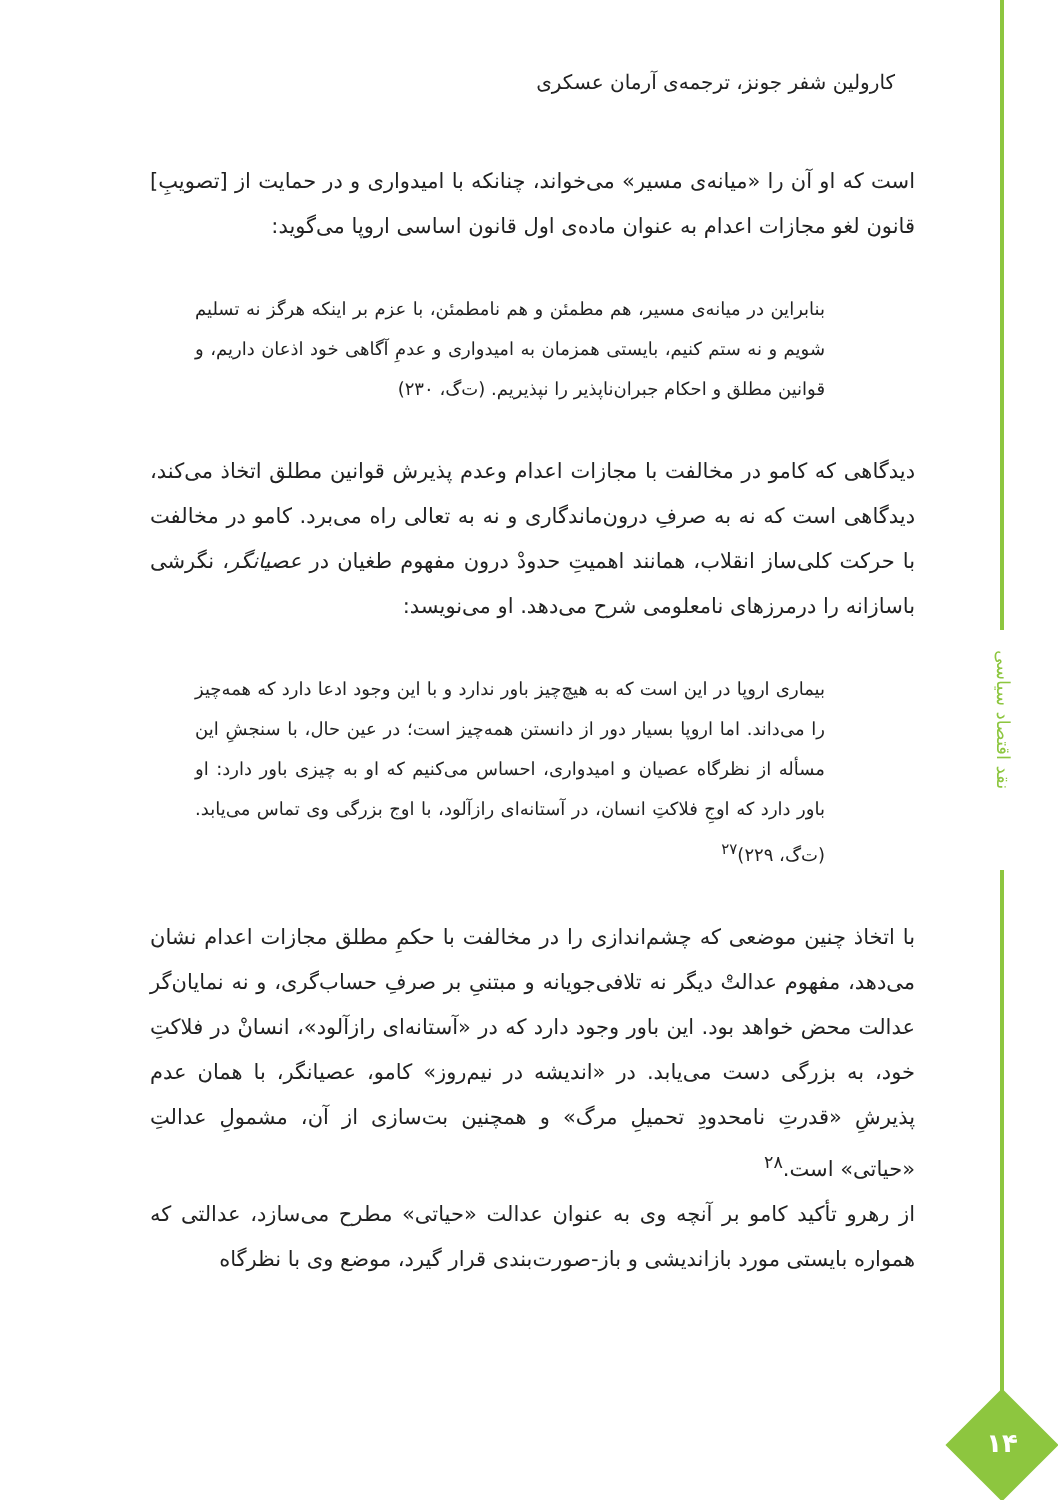کارولین شفر جونز، ترجمه‌ی آرمان عسکری
است که او آن را «میانه‌ی مسیر» می‌خواند، چنانکه با امیدواری و در حمایت از [تصویبِ] قانون لغو مجازات اعدام به عنوان ماده‌ی اول قانون اساسی اروپا می‌گوید:
بنابراین در میانه‌ی مسیر، هم مطمئن و هم نامطمئن، با عزم بر اینکه هرگز نه تسلیم شویم و نه ستم کنیم، بایستی همزمان به امیدواری و عدمِ آگاهی خود اذعان داریم، و قوانین مطلق و احکام جبران‌ناپذیر را نپذیریم. (ت‌گ، ۲۳۰)
دیدگاهی که کامو در مخالفت با مجازات اعدام وعدم پذیرش قوانین مطلق اتخاذ می‌کند، دیدگاهی است که نه به صرفِ درون‌ماندگاری و نه به تعالی راه می‌برد. کامو در مخالفت با حرکت کلی‌ساز انقلاب، همانند اهمیتِ حدودْ درون مفهوم طغیان در عصیانگر، نگرشی باسازانه را درمرزهای نامعلومی شرح می‌دهد. او می‌نویسد:
بیماری اروپا در این است که به هیچ‌چیز باور ندارد و با این وجود ادعا دارد که همه‌چیز را می‌داند. اما اروپا بسیار دور از دانستن همه‌چیز است؛ در عین حال، با سنجشِ این مسأله از نظرگاه عصیان و امیدواری، احساس می‌کنیم که او به چیزی باور دارد: او باور دارد که اوجِ فلاکتِ انسان، در آستانه‌ای رازآلود، با اوج بزرگی وی تماس می‌یابد. (ت‌گ، ۲۲۹)<sup>۲۷</sup>
با اتخاذ چنین موضعی که چشم‌اندازی را در مخالفت با حکمِ مطلق مجازات اعدام نشان می‌دهد، مفهوم عدالتْ دیگر نه تلافی‌جویانه و مبتنیِ بر صرفِ حساب‌گری، و نه نمایان‌گر عدالت محض خواهد بود. این باور وجود دارد که در «آستانه‌ای رازآلود»، انسانْ در فلاکتِ خود، به بزرگی دست می‌یابد. در «اندیشه در نیم‌روز» کامو، عصیانگر، با همان عدم پذیرشِ «قدرتِ نامحدودِ تحمیلِ مرگ» و همچنین بت‌سازی از آن، مشمولِ عدالتِ «حیاتی» است.<sup>۲۸</sup>
از رهرو تأکید کامو بر آنچه وی به عنوان عدالت «حیاتی» مطرح می‌سازد، عدالتی که همواره بایستی مورد بازاندیشی و باز-صورت‌بندی قرار گیرد، موضع وی با نظرگاه
نقد اقتصاد سیاسی
۱۴